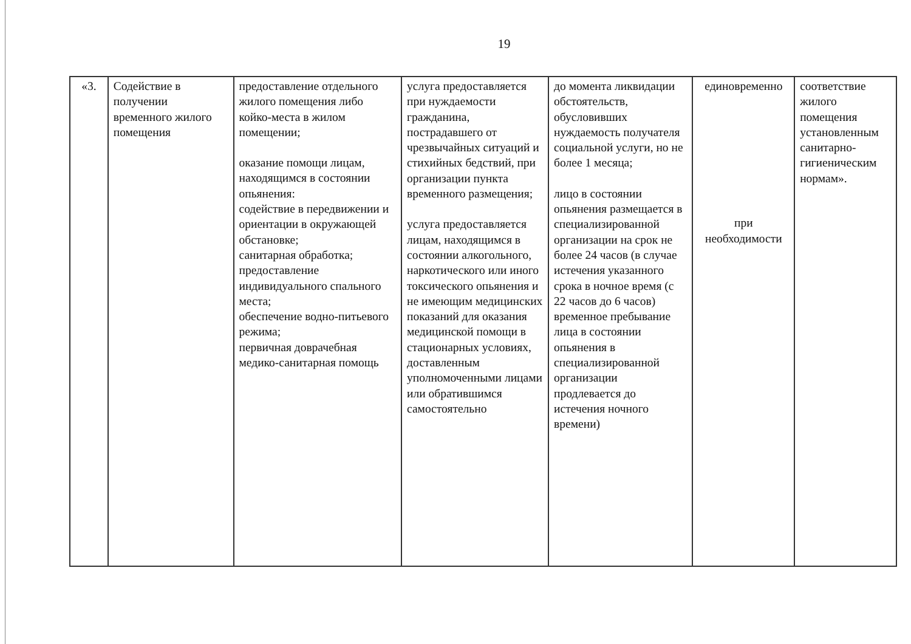19
| «3. | Содействие в получении временного жилого помещения | предоставление отдельного жилого помещения либо койко-места в жилом помещении; оказание помощи лицам, находящимся в состоянии опьянения: содействие в передвижении и ориентации в окружающей обстановке; санитарная обработка; предоставление индивидуального спального места; обеспечение водно-питьевого режима; первичная доврачебная медико-санитарная помощь | услуга предоставляется при нуждаемости гражданина, пострадавшего от чрезвычайных ситуаций и стихийных бедствий, при организации пункта временного размещения; услуга предоставляется лицам, находящимся в состоянии алкогольного, наркотического или иного токсического опьянения и не имеющим медицинских показаний для оказания медицинской помощи в стационарных условиях, доставленным уполномоченными лицами или обратившимся самостоятельно | до момента ликвидации обстоятельств, обусловивших нуждаемость получателя социальной услуги, но не более 1 месяца; лицо в состоянии опьянения размещается в специализированной организации на срок не более 24 часов (в случае истечения указанного срока в ночное время (с 22 часов до 6 часов) временное пребывание лица в состоянии опьянения в специализированной организации продлевается до истечения ночного времени) | единовременно при необходимости | соответствие жилого помещения установленным санитарно-гигиеническим нормам». |